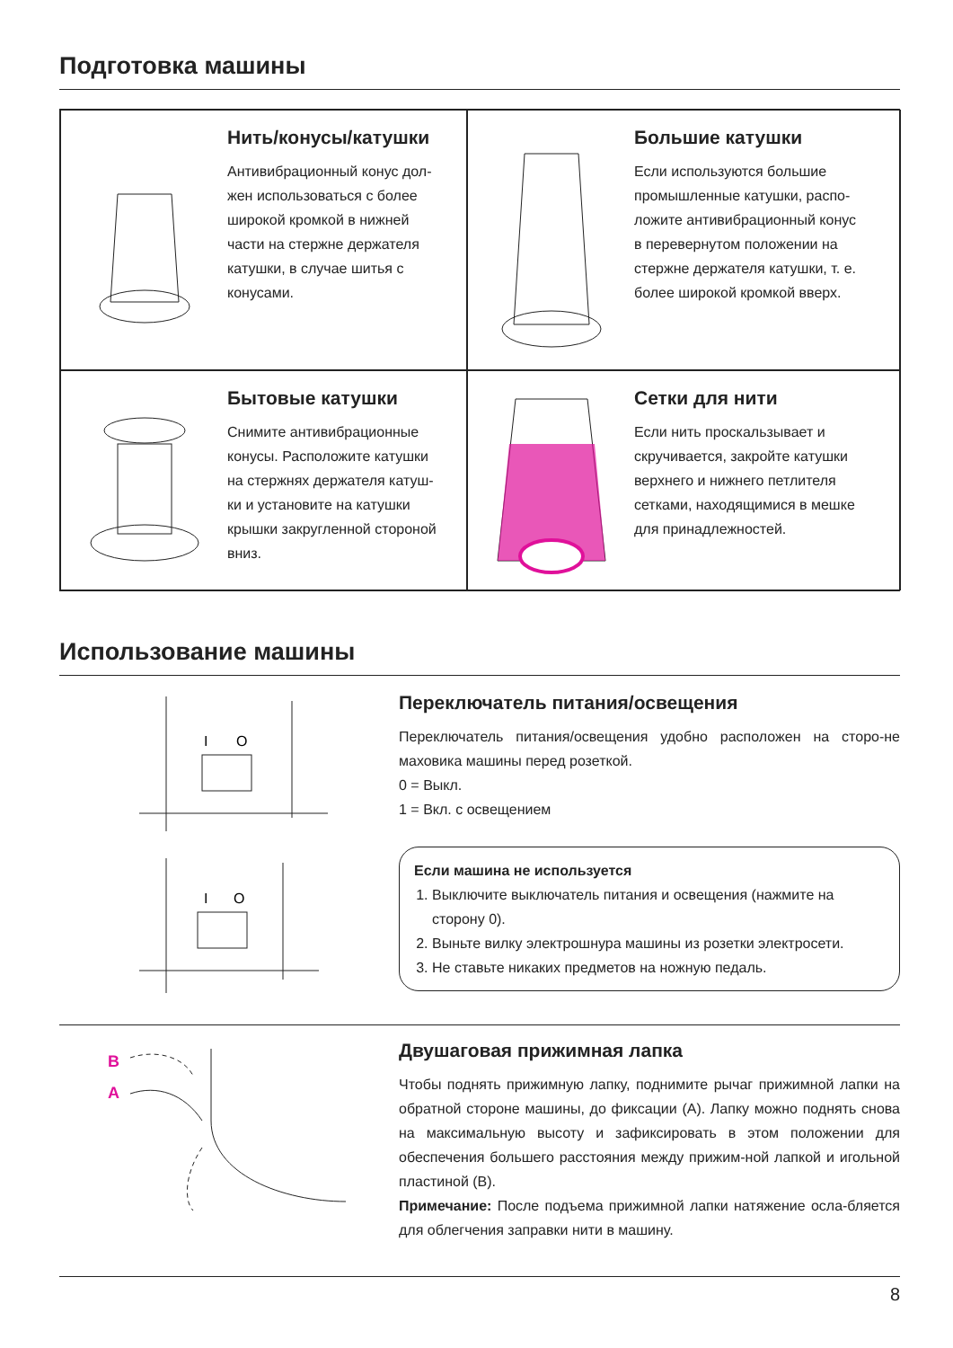Подготовка машины
Нить/конусы/катушки
Антивибрационный конус дол-
жен использоваться с более
широкой кромкой в нижней
части на стержне держателя
катушки, в случае шитья с
конусами.
Большие катушки
Если используются большие
промышленные катушки, распо-
ложите антивибрационный конус
в перевернутом положении на
стержне держателя катушки, т. е.
более широкой кромкой вверх.
Бытовые катушки
Снимите антивибрационные
конусы. Расположите катушки
на стержнях держателя катуш-
ки и установите на катушки
крышки закругленной стороной
вниз.
Сетки для нити
Если нить проскальзывает и
скручивается, закройте катушки
верхнего и нижнего петлителя
сетками, находящимися в мешке
для принадлежностей.
Использование машины
I
O
I
O
Переключатель питания/освещения
Переключатель питания/освещения удобно расположен на сторо-не маховика машины перед розеткой.
0 = Выкл.
1 = Вкл. с освещением
Если машина не используется
1. Выключите выключатель питания и освещения (нажмите на сторону 0).
2. Выньте вилку электрошнура машины из розетки электросети.
3. Не ставьте никаких предметов на ножную педаль.
B
A
Двушаговая прижимная лапка
Чтобы поднять прижимную лапку, поднимите рычаг прижимной лапки на обратной стороне машины, до фиксации (A). Лапку можно поднять снова на максимальную высоту и зафиксировать в этом положении для обеспечения большего расстояния между прижим-ной лапкой и игольной пластиной (B).
Примечание: После подъема прижимной лапки натяжение осла-бляется для облегчения заправки нити в машину.
8